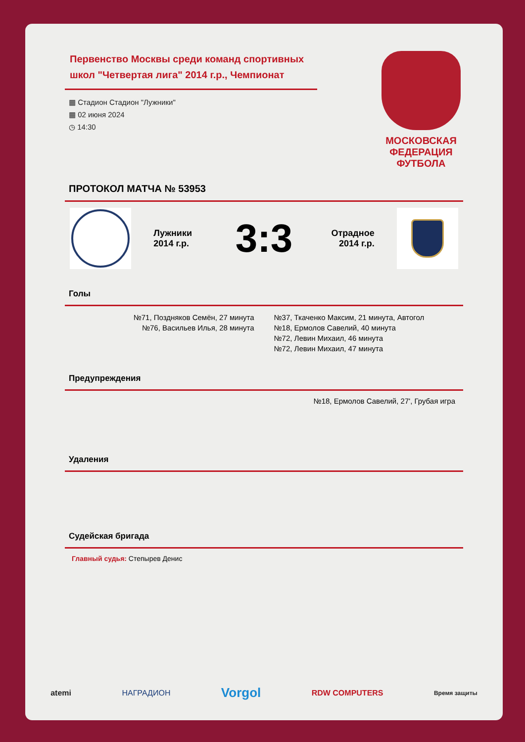Первенство Москвы среди команд спортивных школ "Четвертая лига" 2014 г.р., Чемпионат
▦ Стадион Стадион "Лужники"
▦ 02 июня 2024
◷ 14:30
МОСКОВСКАЯ ФЕДЕРАЦИЯ ФУТБОЛА
ПРОТОКОЛ МАТЧА № 53953
Лужники 2014 г.р.
3:3
Отрадное 2014 г.р.
Голы
№71, Поздняков Семён, 27 минута
№76, Васильев Илья, 28 минута
№37, Ткаченко Максим, 21 минута, Автогол
№18, Ермолов Савелий, 40 минута
№72, Левин Михаил, 46 минута
№72, Левин Михаил, 47 минута
Предупреждения
№18, Ермолов Савелий, 27', Грубая игра
Удаления
Судейская бригада
Главный судья: Степырев Денис
atemi НАГРАДИОН Vorgol RDW COMPUTERS Время защиты